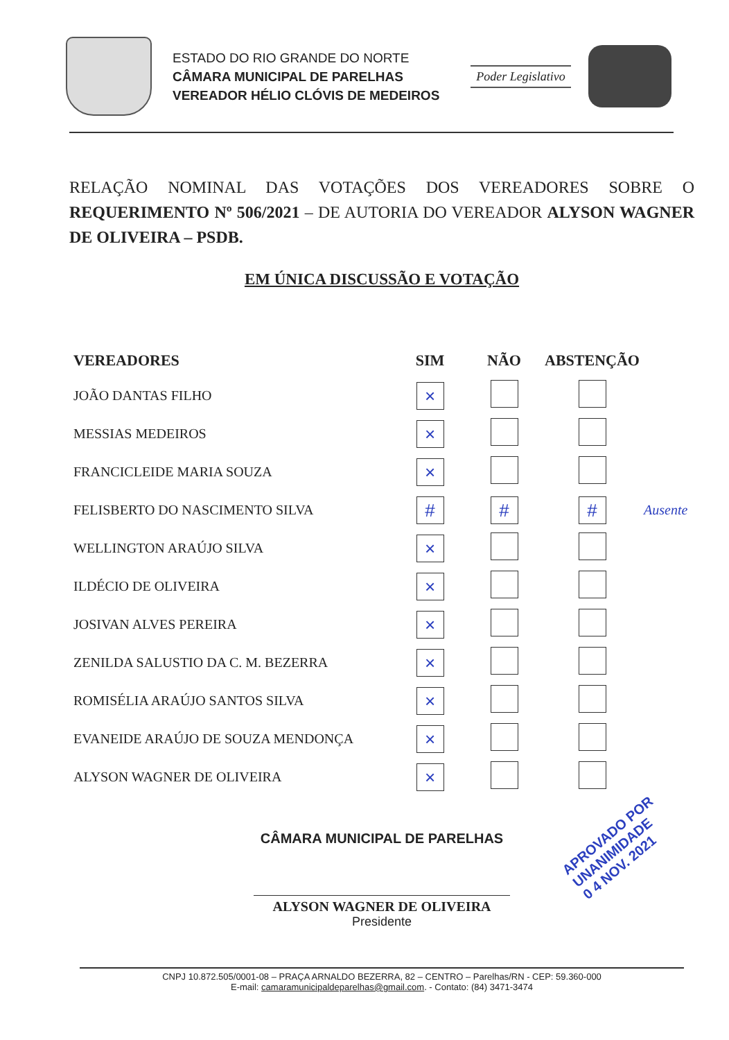ESTADO DO RIO GRANDE DO NORTE
CÂMARA MUNICIPAL DE PARELHAS
VEREADOR HÉLIO CLÓVIS DE MEDEIROS
Poder Legislativo
RELAÇÃO NOMINAL DAS VOTAÇÕES DOS VEREADORES SOBRE O REQUERIMENTO Nº 506/2021 – DE AUTORIA DO VEREADOR ALYSON WAGNER DE OLIVEIRA – PSDB.
EM ÚNICA DISCUSSÃO E VOTAÇÃO
| VEREADORES | SIM | NÃO | ABSTENÇÃO | |
| --- | --- | --- | --- | --- |
| JOÃO DANTAS FILHO | × | | | |
| MESSIAS MEDEIROS | × | | | |
| FRANCICLEIDE MARIA SOUZA | × | | | |
| FELISBERTO DO NASCIMENTO SILVA | # | # | # | Ausente |
| WELLINGTON ARAÚJO SILVA | × | | | |
| ILDÉCIO DE OLIVEIRA | × | | | |
| JOSIVAN ALVES PEREIRA | × | | | |
| ZENILDA SALUSTIO DA C. M. BEZERRA | × | | | |
| ROMISÉLIA ARAÚJO SANTOS SILVA | × | | | |
| EVANEIDE ARAÚJO DE SOUZA MENDONÇA | × | | | |
| ALYSON WAGNER DE OLIVEIRA | × | | | |
CÂMARA MUNICIPAL DE PARELHAS
ALYSON WAGNER DE OLIVEIRA
Presidente
APROVADO POR UNANIMIDADE
0 4 NOV. 2021
CNPJ 10.872.505/0001-08 – PRAÇA ARNALDO BEZERRA, 82 – CENTRO – Parelhas/RN - CEP: 59.360-000
E-mail: camaramunicipaldeparelhas@gmail.com. - Contato: (84) 3471-3474